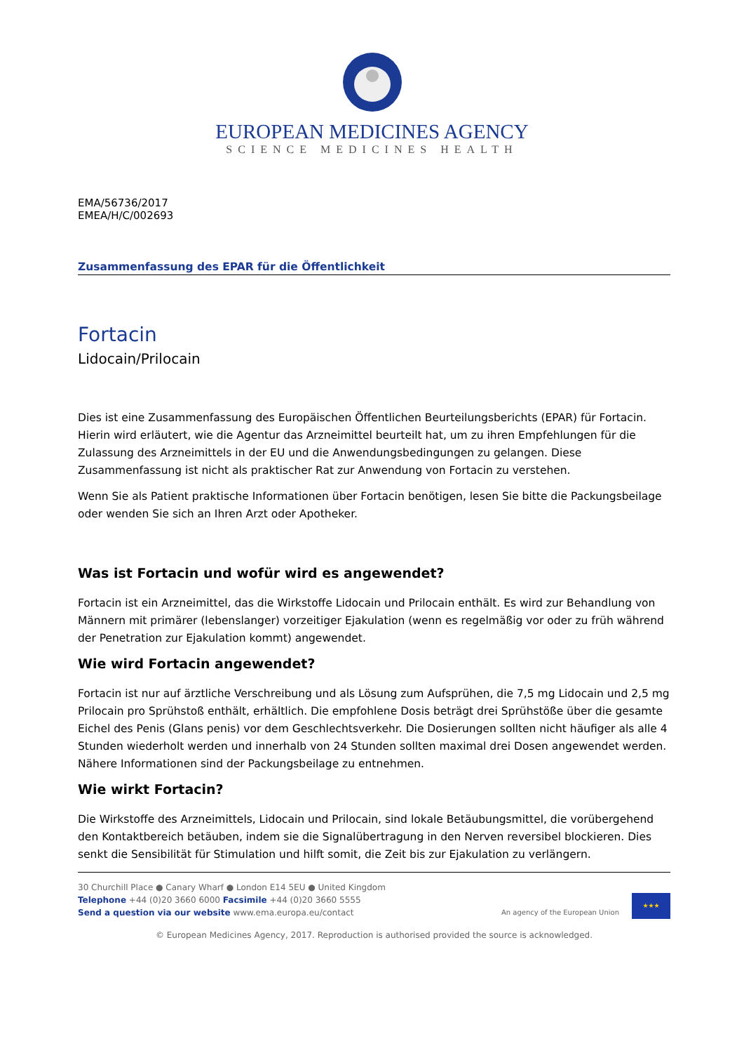EUROPEAN MEDICINES AGENCY
SCIENCE MEDICINES HEALTH
EMA/56736/2017
EMEA/H/C/002693
Zusammenfassung des EPAR für die Öffentlichkeit
Fortacin
Lidocain/Prilocain
Dies ist eine Zusammenfassung des Europäischen Öffentlichen Beurteilungsberichts (EPAR) für Fortacin. Hierin wird erläutert, wie die Agentur das Arzneimittel beurteilt hat, um zu ihren Empfehlungen für die Zulassung des Arzneimittels in der EU und die Anwendungsbedingungen zu gelangen. Diese Zusammenfassung ist nicht als praktischer Rat zur Anwendung von Fortacin zu verstehen.
Wenn Sie als Patient praktische Informationen über Fortacin benötigen, lesen Sie bitte die Packungsbeilage oder wenden Sie sich an Ihren Arzt oder Apotheker.
Was ist Fortacin und wofür wird es angewendet?
Fortacin ist ein Arzneimittel, das die Wirkstoffe Lidocain und Prilocain enthält. Es wird zur Behandlung von Männern mit primärer (lebenslanger) vorzeitiger Ejakulation (wenn es regelmäßig vor oder zu früh während der Penetration zur Ejakulation kommt) angewendet.
Wie wird Fortacin angewendet?
Fortacin ist nur auf ärztliche Verschreibung und als Lösung zum Aufsprühen, die 7,5 mg Lidocain und 2,5 mg Prilocain pro Sprühstoß enthält, erhältlich. Die empfohlene Dosis beträgt drei Sprühstöße über die gesamte Eichel des Penis (Glans penis) vor dem Geschlechtsverkehr. Die Dosierungen sollten nicht häufiger als alle 4 Stunden wiederholt werden und innerhalb von 24 Stunden sollten maximal drei Dosen angewendet werden. Nähere Informationen sind der Packungsbeilage zu entnehmen.
Wie wirkt Fortacin?
Die Wirkstoffe des Arzneimittels, Lidocain und Prilocain, sind lokale Betäubungsmittel, die vorübergehend den Kontaktbereich betäuben, indem sie die Signalübertragung in den Nerven reversibel blockieren. Dies senkt die Sensibilität für Stimulation und hilft somit, die Zeit bis zur Ejakulation zu verlängern.
30 Churchill Place ● Canary Wharf ● London E14 5EU ● United Kingdom
Telephone +44 (0)20 3660 6000 Facsimile +44 (0)20 3660 5555
Send a question via our website www.ema.europa.eu/contact
An agency of the European Union
★★★
© European Medicines Agency, 2017. Reproduction is authorised provided the source is acknowledged.